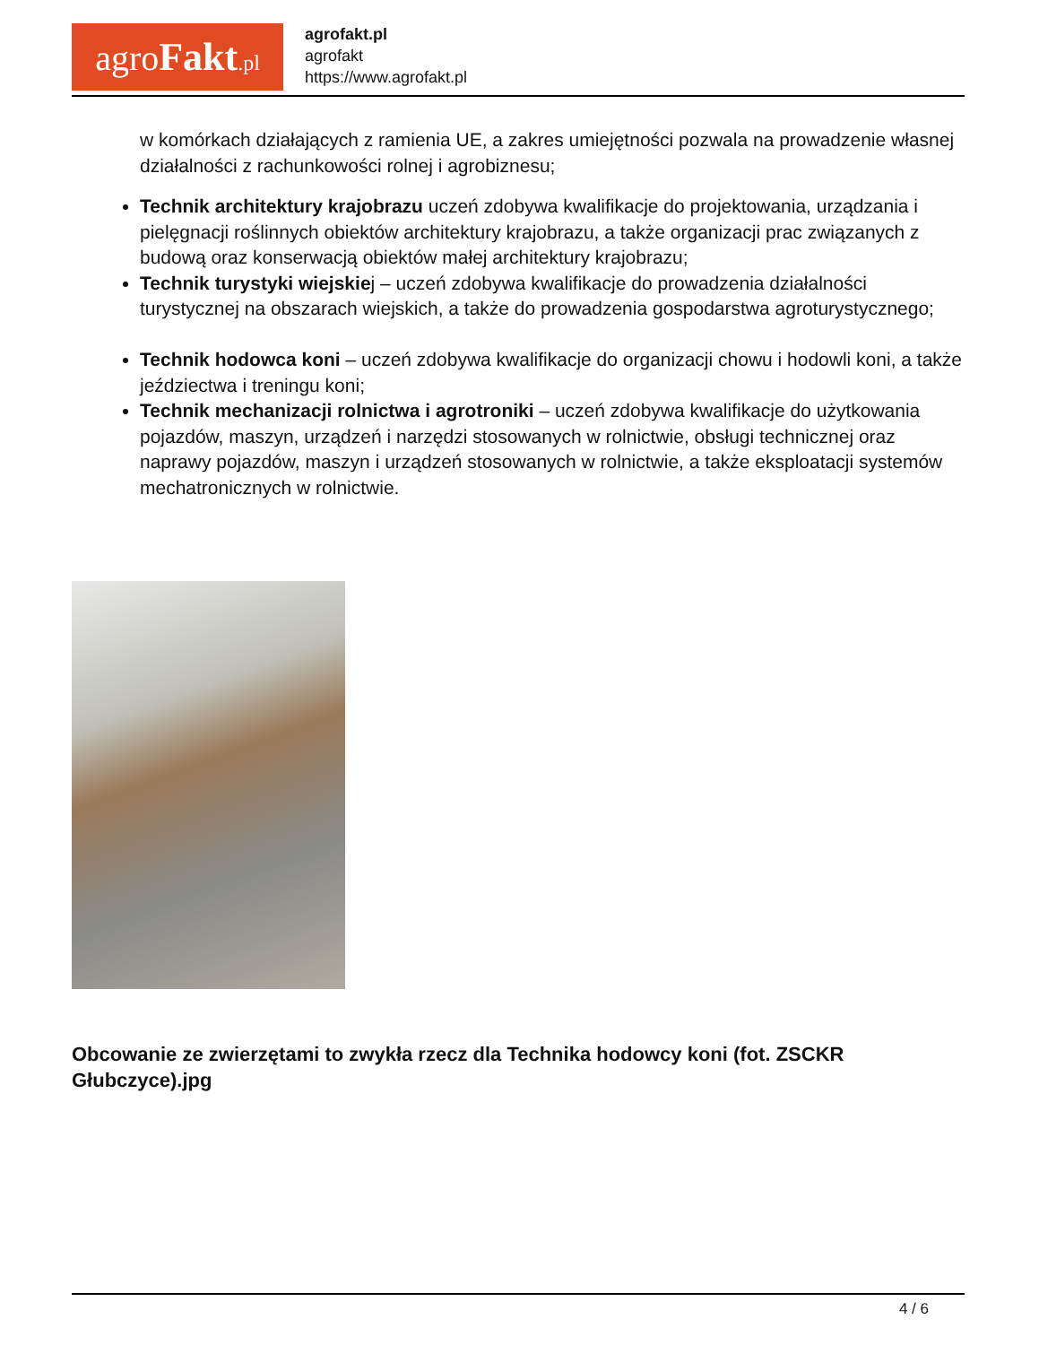agroFakt.pl
agrofakt.pl
agrofakt
https://www.agrofakt.pl
w komórkach działających z ramienia UE, a zakres umiejętności pozwala na prowadzenie własnej działalności z rachunkowości rolnej i agrobiznesu;
Technik architektury krajobrazu uczeń zdobywa kwalifikacje do projektowania, urządzania i pielęgnacji roślinnych obiektów architektury krajobrazu, a także organizacji prac związanych z budową oraz konserwacją obiektów małej architektury krajobrazu;
Technik turystyki wiejskiej – uczeń zdobywa kwalifikacje do prowadzenia działalności turystycznej na obszarach wiejskich, a także do prowadzenia gospodarstwa agroturystycznego;
Technik hodowca koni – uczeń zdobywa kwalifikacje do organizacji chowu i hodowli koni, a także jeździectwa i treningu koni;
Technik mechanizacji rolnictwa i agrotroniki – uczeń zdobywa kwalifikacje do użytkowania pojazdów, maszyn, urządzeń i narzędzi stosowanych w rolnictwie, obsługi technicznej oraz naprawy pojazdów, maszyn i urządzeń stosowanych w rolnictwie, a także eksploatacji systemów mechatronicznych w rolnictwie.
Obcowanie ze zwierzętami to zwykła rzecz dla Technika hodowcy koni (fot. ZSCKR Głubczyce).jpg
4 / 6